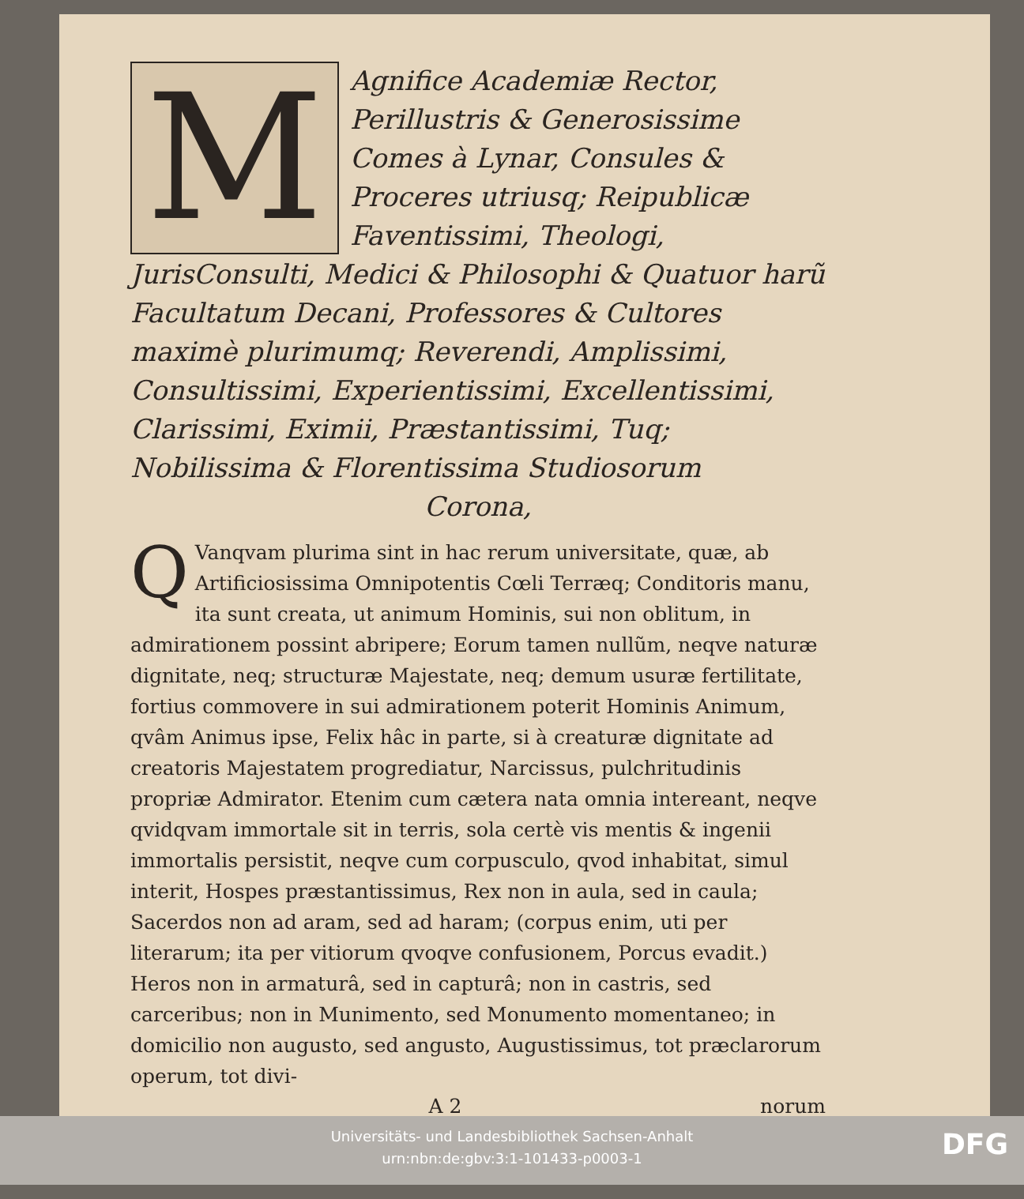MAgnifice Academiæ Rector, Perillustris & Generosissime Comes à Lynar, Consules & Proceres utriusq; Reipublicæ Faventissimi, Theologi, JurisConsulti, Medici & Philosophi & Quatuor harũ Facultatum Decani, Professores & Cultores maximè plurimumq; Reverendi, Amplissimi, Consultissimi, Experientissimi, Excellentissimi, Clarissimi, Eximii, Præstantissimi, Tuq; Nobilissima & Florentissima Studiosorum
Corona,
QVanqvam plurima sint in hac rerum universitate, quæ, ab Artificiosissima Omnipotentis Cœli Terræq; Conditoris manu, ita sunt creata, ut animum Hominis, sui non oblitum, in admirationem possint abripere; Eorum tamen nullũm, neqve naturæ dignitate, neq; structuræ Majestate, neq; demum usuræ fertilitate, fortius commovere in sui admirationem poterit Hominis Animum, qvâm Animus ipse, Felix hâc in parte, si à creaturæ dignitate ad creatoris Majestatem progrediatur, Narcissus, pulchritudinis propriæ Admirator. Etenim cum cætera nata omnia intereant, neqve qvidqvam immortale sit in terris, sola certè vis mentis & ingenii immortalis persistit, neqve cum corpusculo, qvod inhabitat, simul interit, Hospes præstantissimus, Rex non in aula, sed in caula; Sacerdos non ad aram, sed ad haram; (corpus enim, uti per literarum; ita per vitiorum qvoqve confusionem, Porcus evadit.) Heros non in armaturâ, sed in capturâ; non in castris, sed carceribus; non in Munimento, sed Monumento momentaneo; in domicilio non augusto, sed angusto, Augustissimus, tot præclarorum operum, tot divi-
A 2 norum
Universitäts- und Landesbibliothek Sachsen-Anhalt
urn:nbn:de:gbv:3:1-101433-p0003-1
DFG